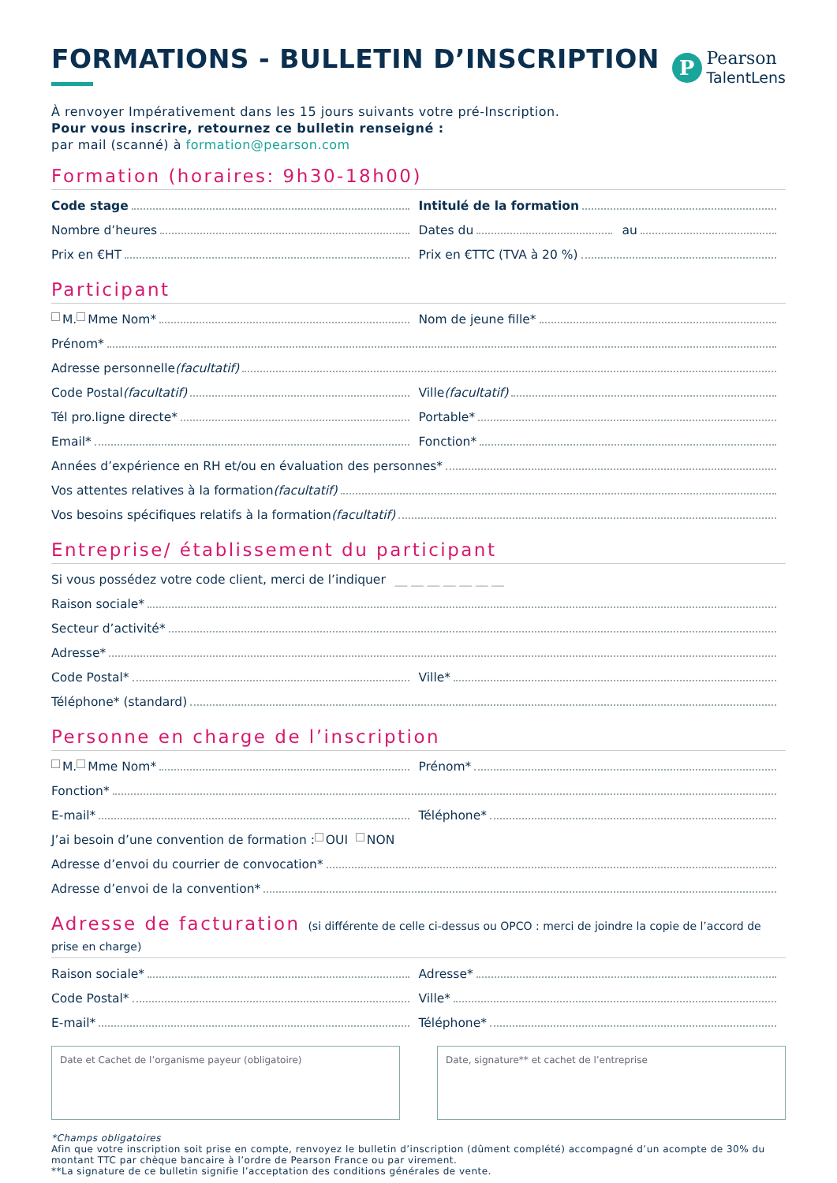FORMATIONS - BULLETIN D’INSCRIPTION
P
Pearson
TalentLens
À renvoyer Impérativement dans les 15 jours suivants votre pré-Inscription.
Pour vous inscrire, retournez ce bulletin renseigné :
par mail (scanné) à formation@pearson.com
Formation (horaires: 9h30-18h00)
Code stage Intitulé de la formation
Nombre d’heures Dates du au
Prix en €HT Prix en €TTC (TVA à 20 %)
Participant
M. Mme Nom* Nom de jeune fille*
Prénom*
Adresse personnelle (facultatif)
Code Postal (facultatif) Ville (facultatif)
Tél pro.ligne directe* Portable*
Email* Fonction*
Années d’expérience en RH et/ou en évaluation des personnes*
Vos attentes relatives à la formation (facultatif)
Vos besoins spécifiques relatifs à la formation (facultatif)
Entreprise/ établissement du participant
Si vous possédez votre code client, merci de l’indiquer __ __ __ __ __ __ __
Raison sociale*
Secteur d’activité*
Adresse*
Code Postal* Ville*
Téléphone* (standard)
Personne en charge de l’inscription
M. Mme Nom* Prénom*
Fonction*
E-mail* Téléphone*
J’ai besoin d’une convention de formation : OUI NON
Adresse d’envoi du courrier de convocation*
Adresse d’envoi de la convention*
Adresse de facturation (si différente de celle ci-dessus ou OPCO : merci de joindre la copie de l’accord de prise en charge)
Raison sociale* Adresse*
Code Postal* Ville*
E-mail* Téléphone*
Date et Cachet de l’organisme payeur (obligatoire) Date, signature** et cachet de l’entreprise
*Champs obligatoires
Afin que votre inscription soit prise en compte, renvoyez le bulletin d’inscription (dûment complété) accompagné d’un acompte de 30% du montant TTC par chèque bancaire à l’ordre de Pearson France ou par virement.
**La signature de ce bulletin signifie l’acceptation des conditions générales de vente.